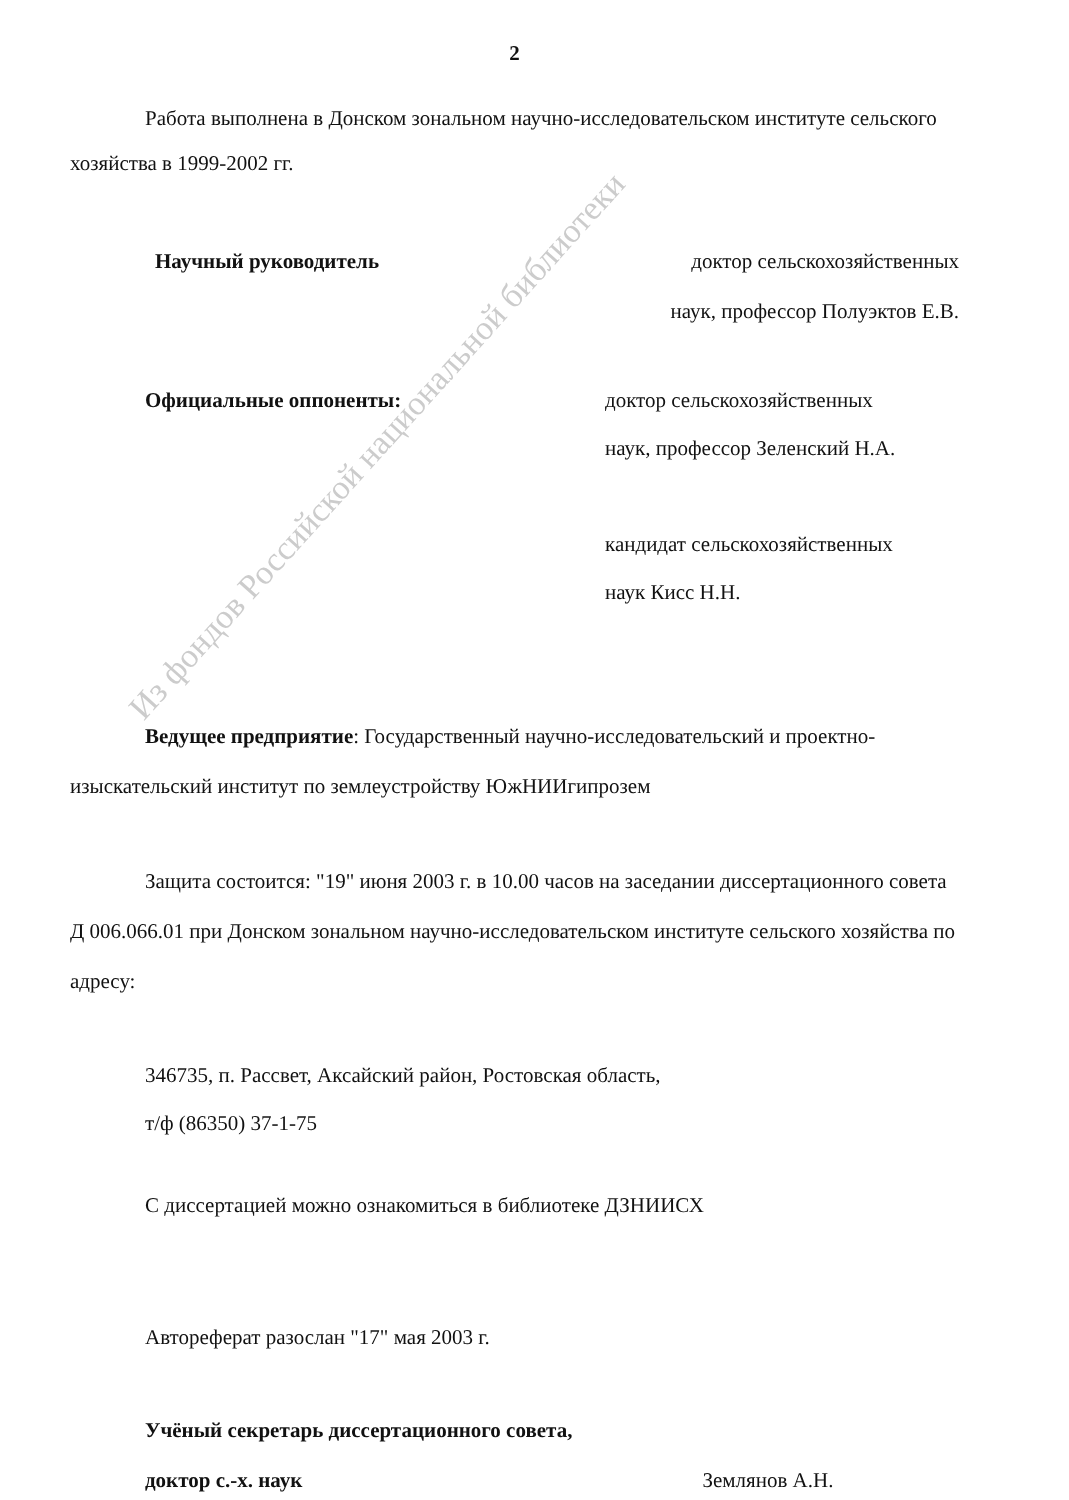2
Работа выполнена в Донском зональном научно-исследовательском институте сельского хозяйства в 1999-2002 гг.
Научный руководитель доктор сельскохозяйственных
наук, профессор Полуэктов Е.В.
Официальные оппоненты: доктор сельскохозяйственных
наук, профессор Зеленский Н.А.
кандидат сельскохозяйственных
наук Кисс Н.Н.
Ведущее предприятие: Государственный научно-исследовательский и проектно-изыскательский институт по землеустройству ЮжНИИгипрозем
Защита состоится: "19" июня 2003 г. в 10.00 часов на заседании диссертационного совета Д 006.066.01 при Донском зональном научно-исследовательском институте сельского хозяйства по адресу:
346735, п. Рассвет, Аксайский район, Ростовская область,
т/ф (86350) 37-1-75
С диссертацией можно ознакомиться в библиотеке ДЗНИИСХ
Автореферат разослан "17" мая 2003 г.
Учёный секретарь диссертационного совета,
доктор с.-х. наук Землянов А.Н.
Из фондов Российской национальной библиотеки